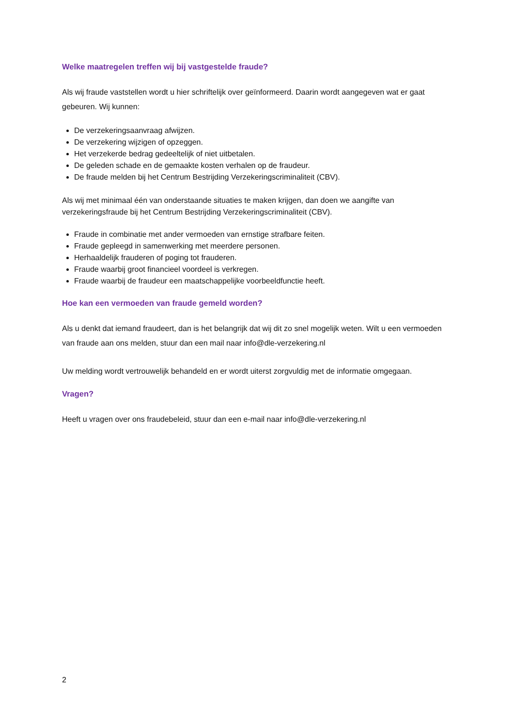Welke maatregelen treffen wij bij vastgestelde fraude?
Als wij fraude vaststellen wordt u hier schriftelijk over geïnformeerd. Daarin wordt aangegeven wat er gaat gebeuren. Wij kunnen:
De verzekeringsaanvraag afwijzen.
De verzekering wijzigen of opzeggen.
Het verzekerde bedrag gedeeltelijk of niet uitbetalen.
De geleden schade en de gemaakte kosten verhalen op de fraudeur.
De fraude melden bij het Centrum Bestrijding Verzekeringscriminaliteit (CBV).
Als wij met minimaal één van onderstaande situaties te maken krijgen, dan doen we aangifte van verzekeringsfraude bij het Centrum Bestrijding Verzekeringscriminaliteit (CBV).
Fraude in combinatie met ander vermoeden van ernstige strafbare feiten.
Fraude gepleegd in samenwerking met meerdere personen.
Herhaaldelijk frauderen of poging tot frauderen.
Fraude waarbij groot financieel voordeel is verkregen.
Fraude waarbij de fraudeur een maatschappelijke voorbeeldfunctie heeft.
Hoe kan een vermoeden van fraude gemeld worden?
Als u denkt dat iemand fraudeert, dan is het belangrijk dat wij dit zo snel mogelijk weten. Wilt u een vermoeden van fraude aan ons melden, stuur dan een mail naar info@dle-verzekering.nl
Uw melding wordt vertrouwelijk behandeld en er wordt uiterst zorgvuldig met de informatie omgegaan.
Vragen?
Heeft u vragen over ons fraudebeleid, stuur dan een e-mail naar info@dle-verzekering.nl
2